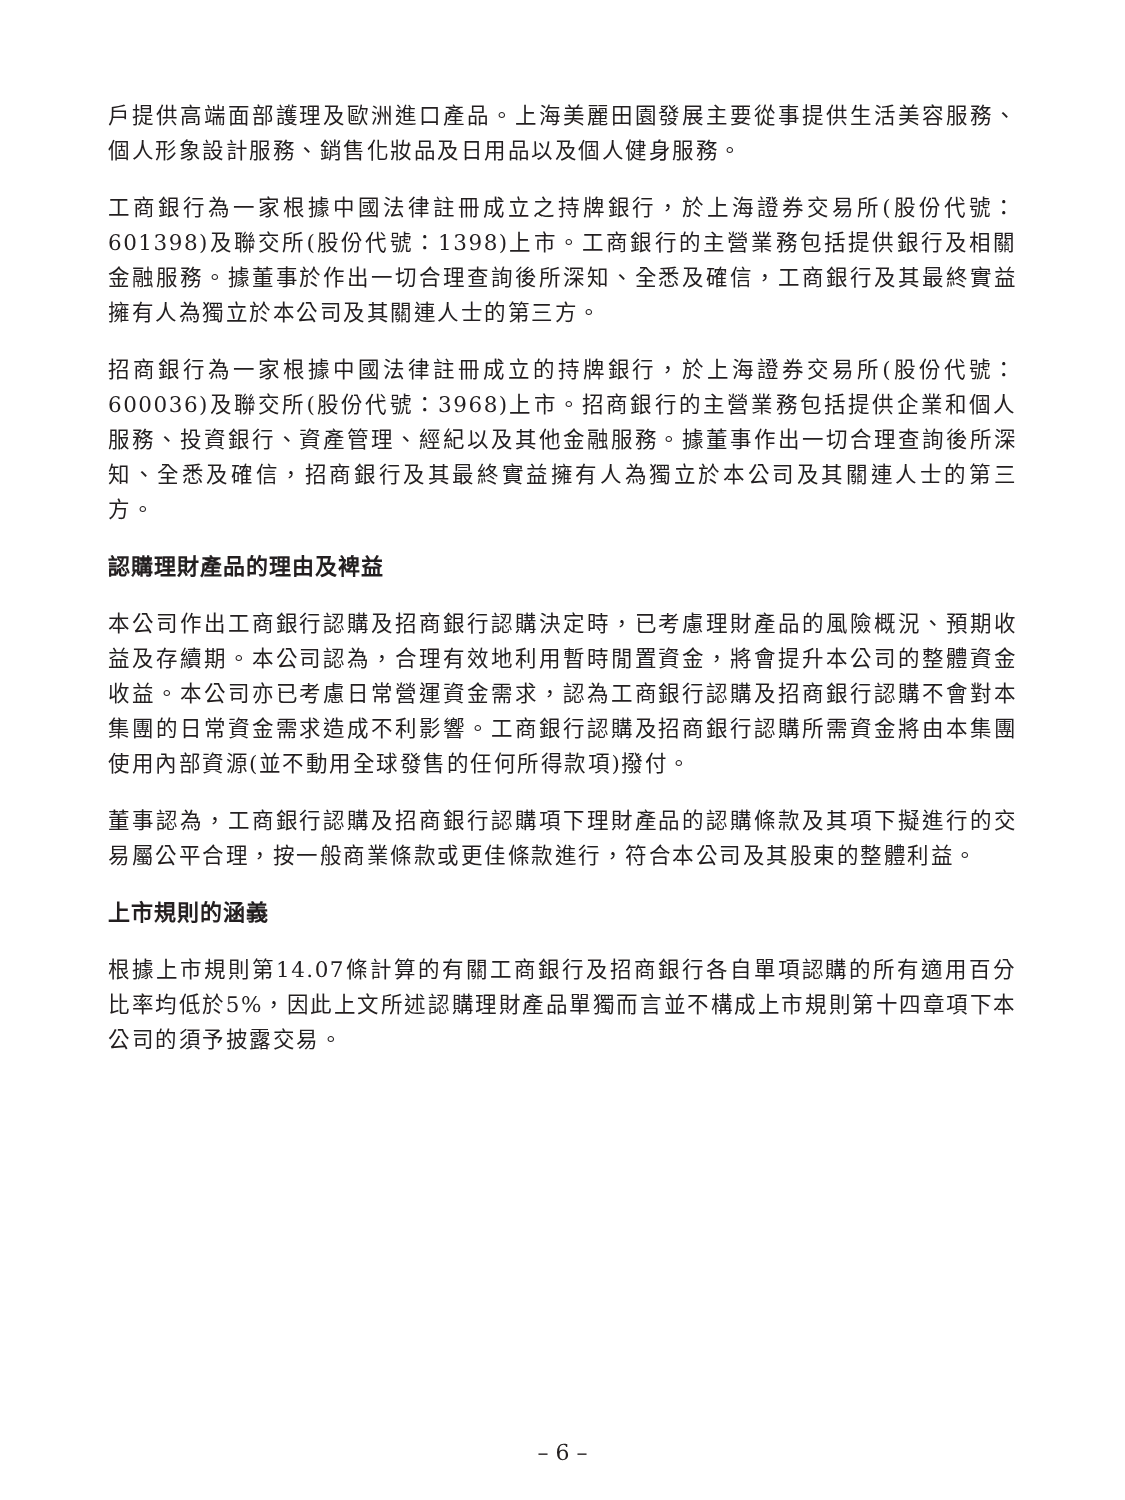戶提供高端面部護理及歐洲進口產品。上海美麗田園發展主要從事提供生活美容服務、個人形象設計服務、銷售化妝品及日用品以及個人健身服務。
工商銀行為一家根據中國法律註冊成立之持牌銀行，於上海證券交易所(股份代號：601398)及聯交所(股份代號：1398)上市。工商銀行的主營業務包括提供銀行及相關金融服務。據董事於作出一切合理查詢後所深知、全悉及確信，工商銀行及其最終實益擁有人為獨立於本公司及其關連人士的第三方。
招商銀行為一家根據中國法律註冊成立的持牌銀行，於上海證券交易所(股份代號：600036)及聯交所(股份代號：3968)上市。招商銀行的主營業務包括提供企業和個人服務、投資銀行、資產管理、經紀以及其他金融服務。據董事作出一切合理查詢後所深知、全悉及確信，招商銀行及其最終實益擁有人為獨立於本公司及其關連人士的第三方。
認購理財產品的理由及裨益
本公司作出工商銀行認購及招商銀行認購決定時，已考慮理財產品的風險概況、預期收益及存續期。本公司認為，合理有效地利用暫時閒置資金，將會提升本公司的整體資金收益。本公司亦已考慮日常營運資金需求，認為工商銀行認購及招商銀行認購不會對本集團的日常資金需求造成不利影響。工商銀行認購及招商銀行認購所需資金將由本集團使用內部資源(並不動用全球發售的任何所得款項)撥付。
董事認為，工商銀行認購及招商銀行認購項下理財產品的認購條款及其項下擬進行的交易屬公平合理，按一般商業條款或更佳條款進行，符合本公司及其股東的整體利益。
上市規則的涵義
根據上市規則第14.07條計算的有關工商銀行及招商銀行各自單項認購的所有適用百分比率均低於5%，因此上文所述認購理財產品單獨而言並不構成上市規則第十四章項下本公司的須予披露交易。
– 6 –